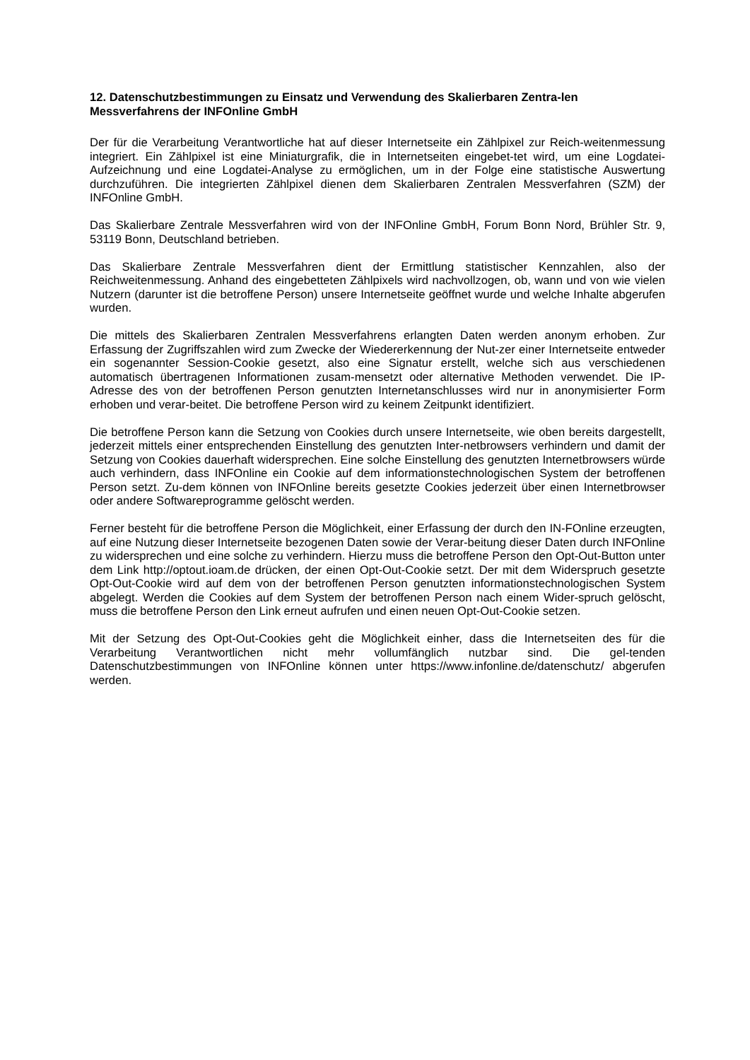12. Datenschutzbestimmungen zu Einsatz und Verwendung des Skalierbaren Zentra-len Messverfahrens der INFOnline GmbH
Der für die Verarbeitung Verantwortliche hat auf dieser Internetseite ein Zählpixel zur Reich-weitenmessung integriert. Ein Zählpixel ist eine Miniaturgrafik, die in Internetseiten eingebet-tet wird, um eine Logdatei-Aufzeichnung und eine Logdatei-Analyse zu ermöglichen, um in der Folge eine statistische Auswertung durchzuführen. Die integrierten Zählpixel dienen dem Skalierbaren Zentralen Messverfahren (SZM) der INFOnline GmbH.
Das Skalierbare Zentrale Messverfahren wird von der INFOnline GmbH, Forum Bonn Nord, Brühler Str. 9, 53119 Bonn, Deutschland betrieben.
Das Skalierbare Zentrale Messverfahren dient der Ermittlung statistischer Kennzahlen, also der Reichweitenmessung. Anhand des eingebetteten Zählpixels wird nachvollzogen, ob, wann und von wie vielen Nutzern (darunter ist die betroffene Person) unsere Internetseite geöffnet wurde und welche Inhalte abgerufen wurden.
Die mittels des Skalierbaren Zentralen Messverfahrens erlangten Daten werden anonym erhoben. Zur Erfassung der Zugriffszahlen wird zum Zwecke der Wiedererkennung der Nut-zer einer Internetseite entweder ein sogenannter Session-Cookie gesetzt, also eine Signatur erstellt, welche sich aus verschiedenen automatisch übertragenen Informationen zusam-mensetzt oder alternative Methoden verwendet. Die IP-Adresse des von der betroffenen Person genutzten Internetanschlusses wird nur in anonymisierter Form erhoben und verar-beitet. Die betroffene Person wird zu keinem Zeitpunkt identifiziert.
Die betroffene Person kann die Setzung von Cookies durch unsere Internetseite, wie oben bereits dargestellt, jederzeit mittels einer entsprechenden Einstellung des genutzten Inter-netbrowsers verhindern und damit der Setzung von Cookies dauerhaft widersprechen. Eine solche Einstellung des genutzten Internetbrowsers würde auch verhindern, dass INFOnline ein Cookie auf dem informationstechnologischen System der betroffenen Person setzt. Zu-dem können von INFOnline bereits gesetzte Cookies jederzeit über einen Internetbrowser oder andere Softwareprogramme gelöscht werden.
Ferner besteht für die betroffene Person die Möglichkeit, einer Erfassung der durch den IN-FOnline erzeugten, auf eine Nutzung dieser Internetseite bezogenen Daten sowie der Verar-beitung dieser Daten durch INFOnline zu widersprechen und eine solche zu verhindern. Hierzu muss die betroffene Person den Opt-Out-Button unter dem Link http://optout.ioam.de drücken, der einen Opt-Out-Cookie setzt. Der mit dem Widerspruch gesetzte Opt-Out-Cookie wird auf dem von der betroffenen Person genutzten informationstechnologischen System abgelegt. Werden die Cookies auf dem System der betroffenen Person nach einem Wider-spruch gelöscht, muss die betroffene Person den Link erneut aufrufen und einen neuen Opt-Out-Cookie setzen.
Mit der Setzung des Opt-Out-Cookies geht die Möglichkeit einher, dass die Internetseiten des für die Verarbeitung Verantwortlichen nicht mehr vollumfänglich nutzbar sind. Die gel-tenden Datenschutzbestimmungen von INFOnline können unter https://www.infonline.de/datenschutz/ abgerufen werden.